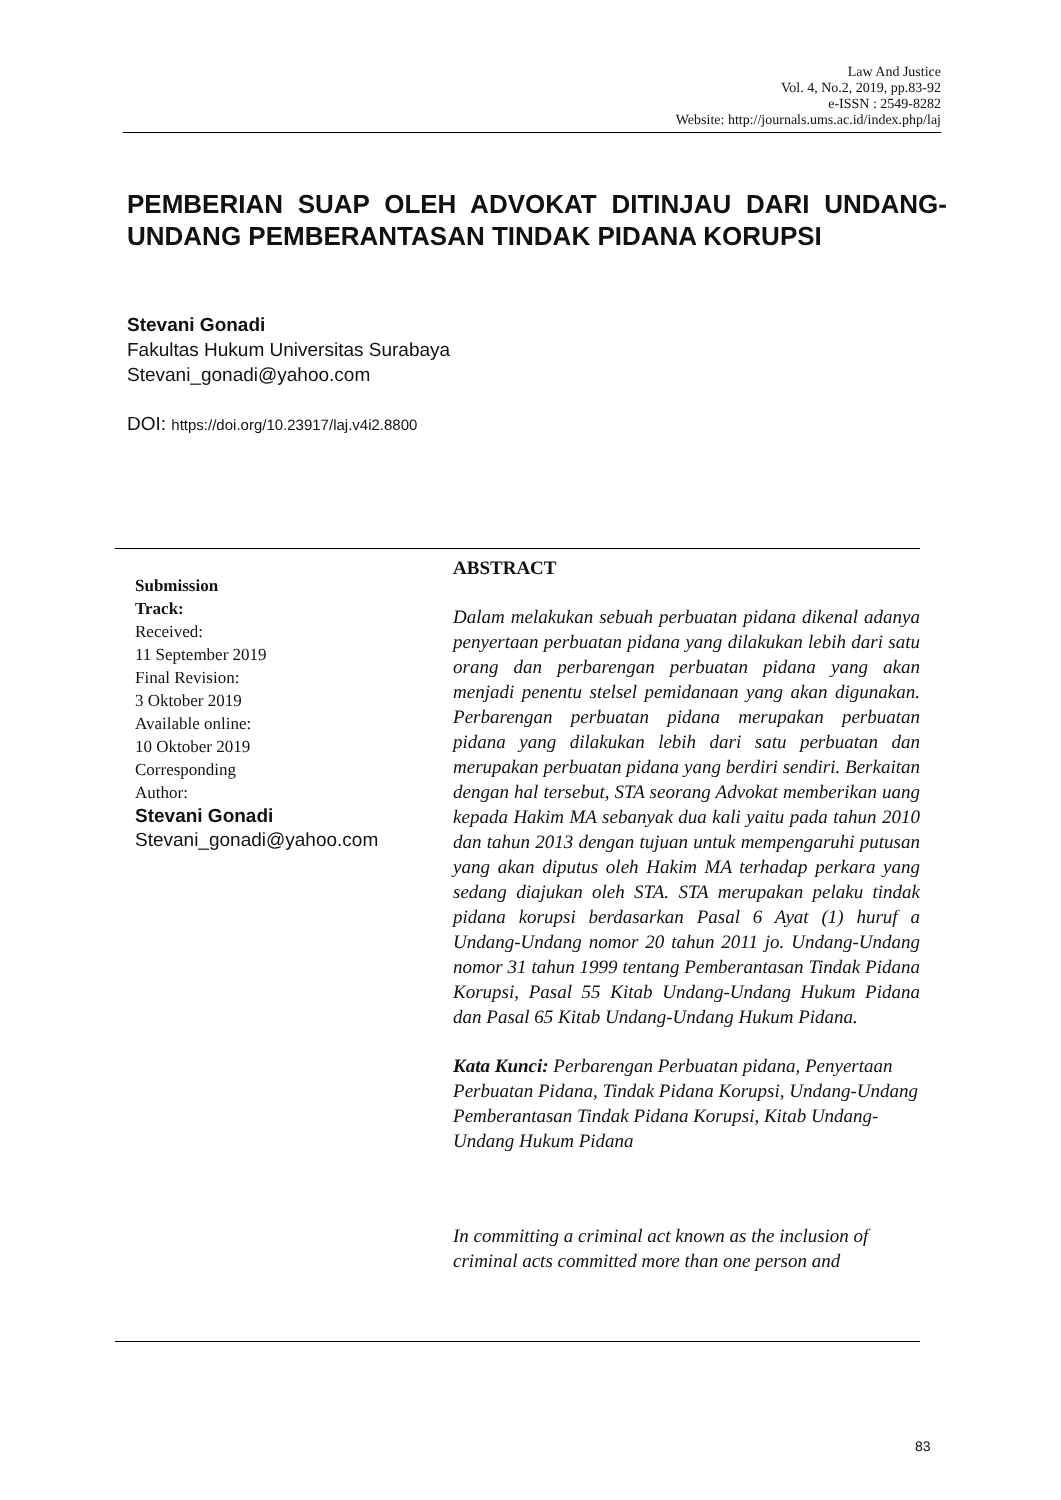Law And Justice
Vol. 4, No.2, 2019, pp.83-92
e-ISSN : 2549-8282
Website: http://journals.ums.ac.id/index.php/laj
PEMBERIAN SUAP OLEH ADVOKAT DITINJAU DARI UNDANG-UNDANG PEMBERANTASAN TINDAK PIDANA KORUPSI
Stevani Gonadi
Fakultas Hukum Universitas Surabaya
Stevani_gonadi@yahoo.com
DOI: https://doi.org/10.23917/laj.v4i2.8800
Submission
Track:
Received:
11 September 2019
Final Revision:
3 Oktober 2019
Available online:
10 Oktober 2019
Corresponding
Author:
Stevani Gonadi
Stevani_gonadi@yahoo.com
ABSTRACT
Dalam melakukan sebuah perbuatan pidana dikenal adanya penyertaan perbuatan pidana yang dilakukan lebih dari satu orang dan perbarengan perbuatan pidana yang akan menjadi penentu stelsel pemidanaan yang akan digunakan. Perbarengan perbuatan pidana merupakan perbuatan pidana yang dilakukan lebih dari satu perbuatan dan merupakan perbuatan pidana yang berdiri sendiri. Berkaitan dengan hal tersebut, STA seorang Advokat memberikan uang kepada Hakim MA sebanyak dua kali yaitu pada tahun 2010 dan tahun 2013 dengan tujuan untuk mempengaruhi putusan yang akan diputus oleh Hakim MA terhadap perkara yang sedang diajukan oleh STA. STA merupakan pelaku tindak pidana korupsi berdasarkan Pasal 6 Ayat (1) huruf a Undang-Undang nomor 20 tahun 2011 jo. Undang-Undang nomor 31 tahun 1999 tentang Pemberantasan Tindak Pidana Korupsi, Pasal 55 Kitab Undang-Undang Hukum Pidana dan Pasal 65 Kitab Undang-Undang Hukum Pidana.
Kata Kunci: Perbarengan Perbuatan pidana, Penyertaan Perbuatan Pidana, Tindak Pidana Korupsi, Undang-Undang Pemberantasan Tindak Pidana Korupsi, Kitab Undang-Undang Hukum Pidana
In committing a criminal act known as the inclusion of criminal acts committed more than one person and
83